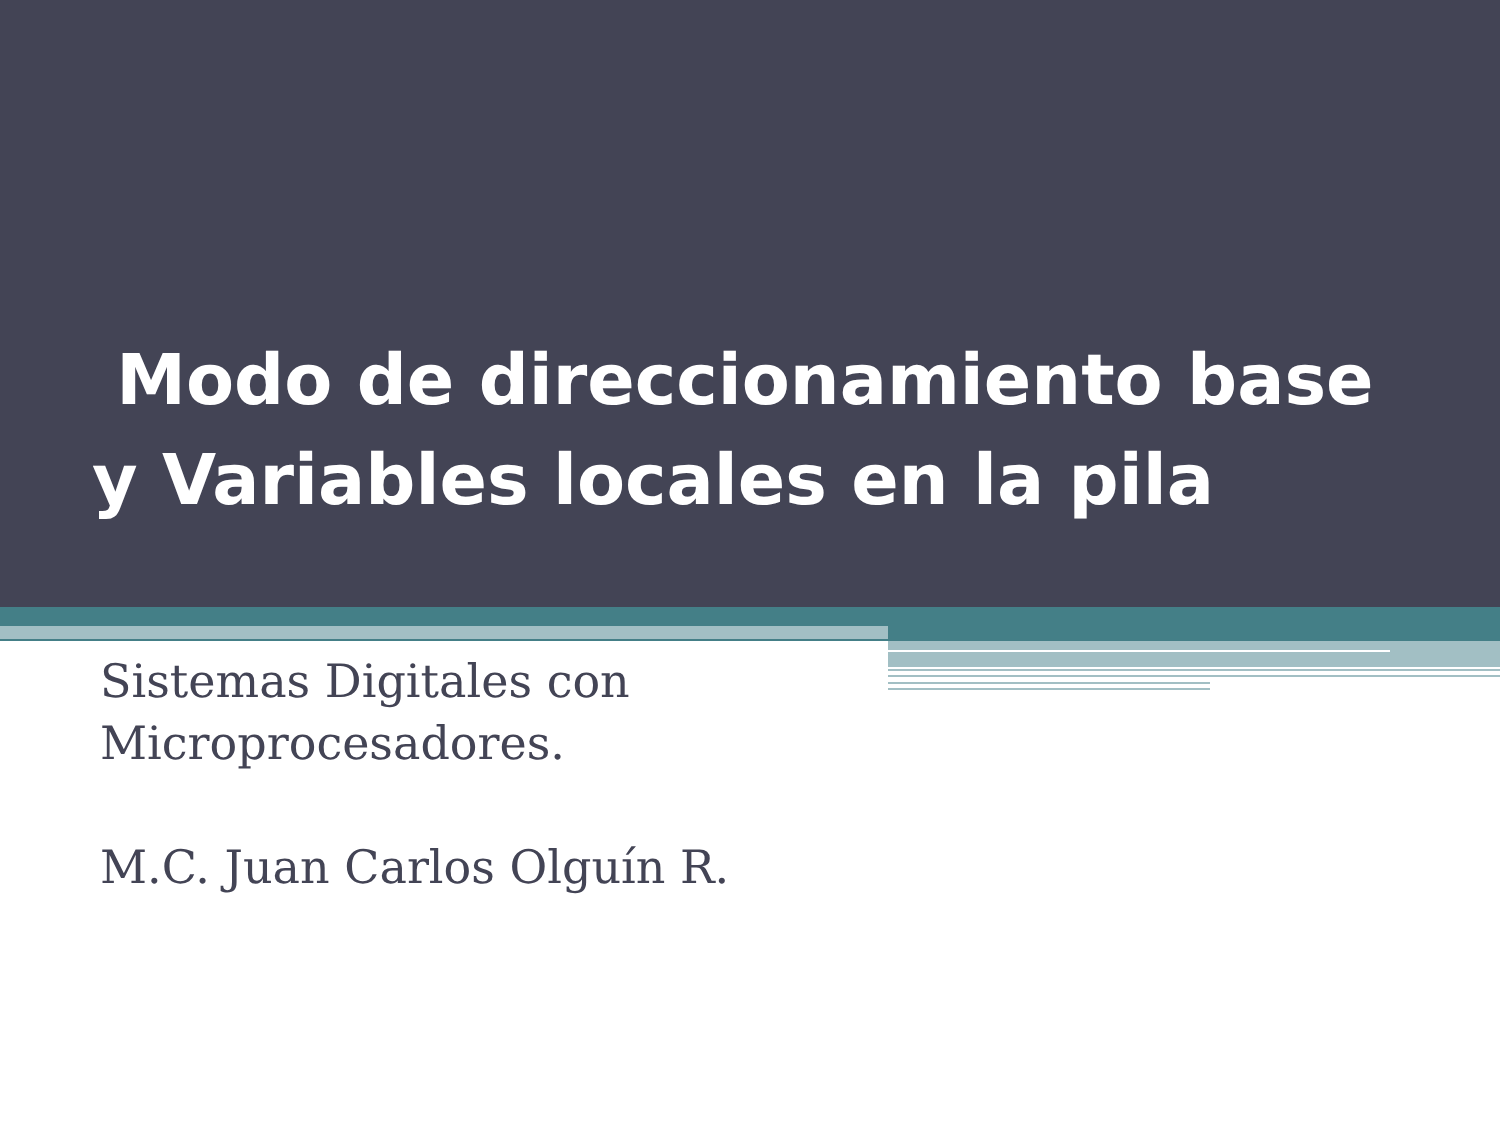Modo de direccionamiento base y Variables locales en la pila
Sistemas Digitales con
Microprocesadores.
M.C. Juan Carlos Olguín R.